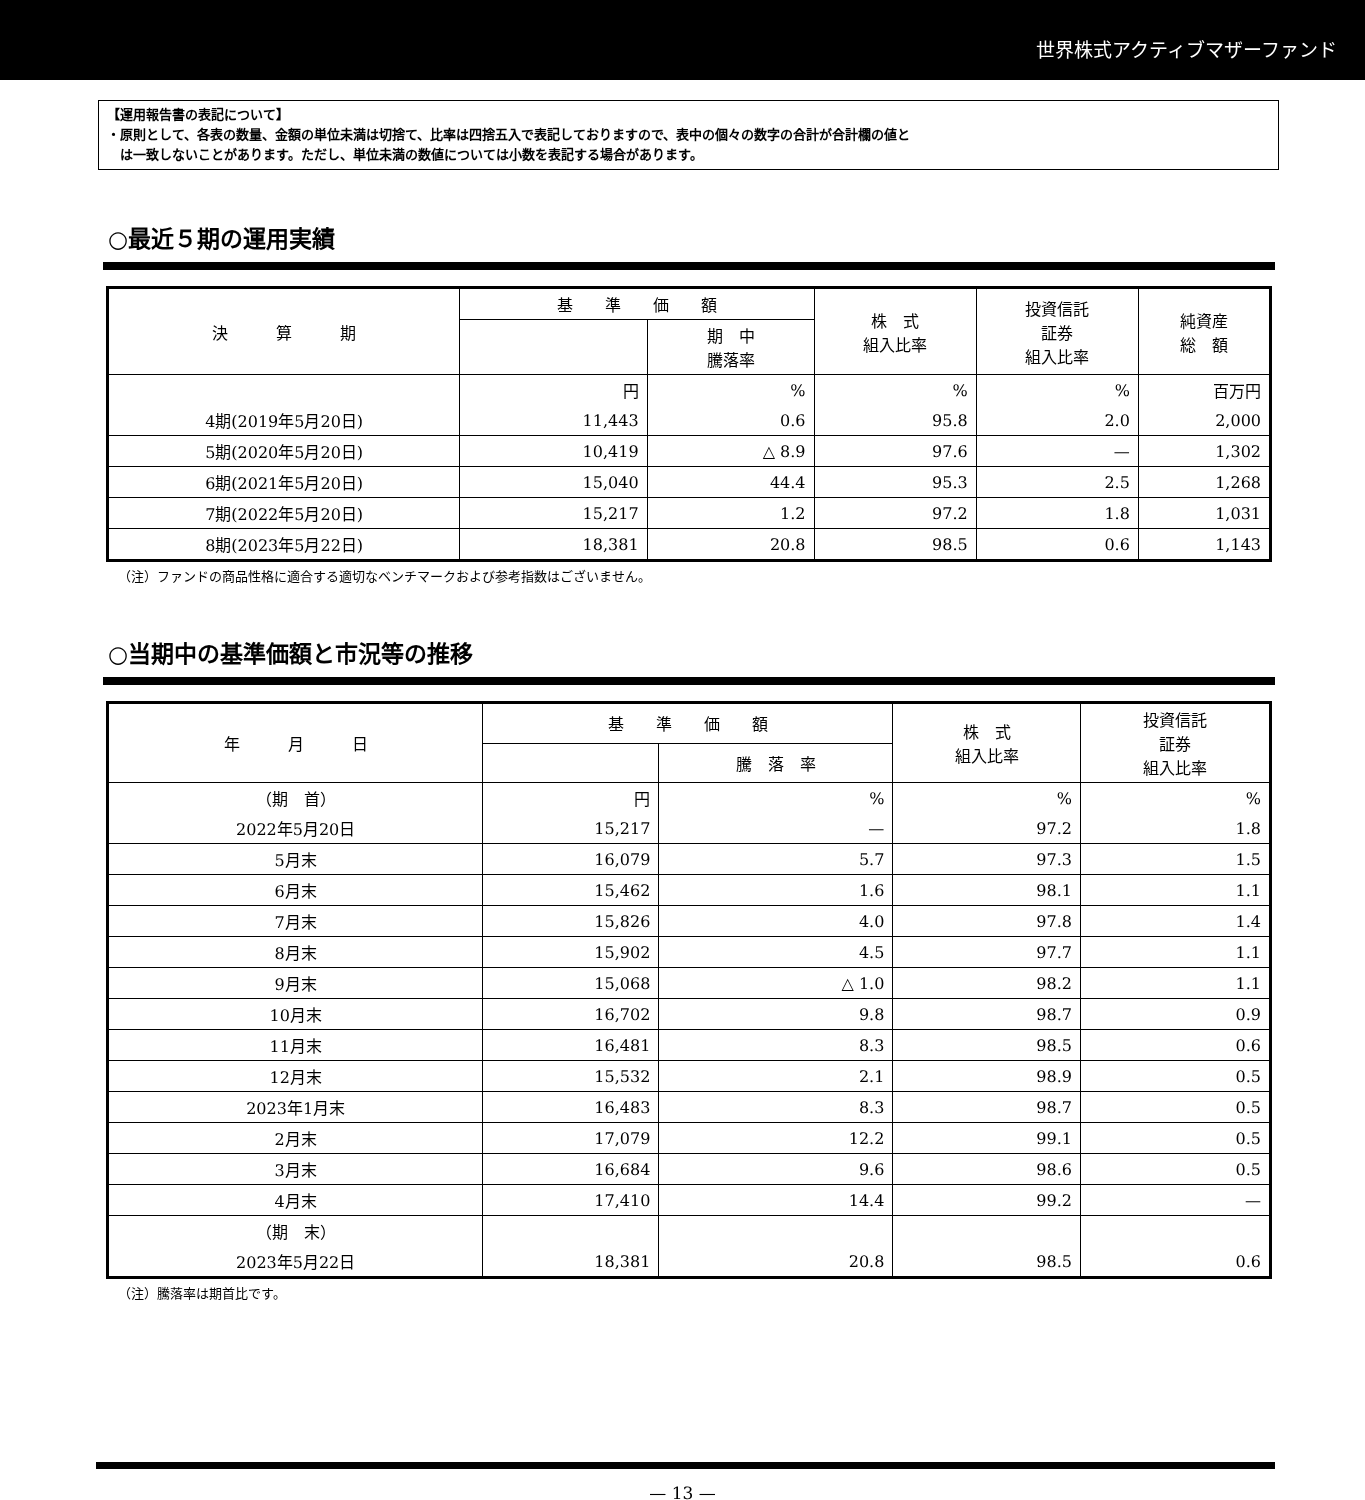世界株式アクティブマザーファンド
【運用報告書の表記について】
・原則として、各表の数量、金額の単位未満は切捨て、比率は四捨五入で表記しておりますので、表中の個々の数字の合計が合計欄の値と
　は一致しないことがあります。ただし、単位未満の数値については小数を表記する場合があります。
○最近５期の運用実績
| 決 算 期 | 基 準 価 額 | | 株 式 組入比率 | 投資信託 証券 組入比率 | 純資産 総 額 |
| --- | --- | --- | --- | --- | --- |
| | | 期 中 騰落率 | | | |
| | 円 | % | % | % | 百万円 |
| 4期(2019年5月20日) | 11,443 | 0.6 | 95.8 | 2.0 | 2,000 |
| 5期(2020年5月20日) | 10,419 | △ 8.9 | 97.6 | — | 1,302 |
| 6期(2021年5月20日) | 15,040 | 44.4 | 95.3 | 2.5 | 1,268 |
| 7期(2022年5月20日) | 15,217 | 1.2 | 97.2 | 1.8 | 1,031 |
| 8期(2023年5月22日) | 18,381 | 20.8 | 98.5 | 0.6 | 1,143 |
（注）ファンドの商品性格に適合する適切なベンチマークおよび参考指数はございません。
○当期中の基準価額と市況等の推移
| 年 月 日 | 基 準 価 額 | | 株 式 組入比率 | 投資信託 証券 組入比率 |
| --- | --- | --- | --- | --- |
| | | 騰 落 率 | | |
| （期 首） | 円 | % | % | % |
| 2022年5月20日 | 15,217 | — | 97.2 | 1.8 |
| 5月末 | 16,079 | 5.7 | 97.3 | 1.5 |
| 6月末 | 15,462 | 1.6 | 98.1 | 1.1 |
| 7月末 | 15,826 | 4.0 | 97.8 | 1.4 |
| 8月末 | 15,902 | 4.5 | 97.7 | 1.1 |
| 9月末 | 15,068 | △ 1.0 | 98.2 | 1.1 |
| 10月末 | 16,702 | 9.8 | 98.7 | 0.9 |
| 11月末 | 16,481 | 8.3 | 98.5 | 0.6 |
| 12月末 | 15,532 | 2.1 | 98.9 | 0.5 |
| 2023年1月末 | 16,483 | 8.3 | 98.7 | 0.5 |
| 2月末 | 17,079 | 12.2 | 99.1 | 0.5 |
| 3月末 | 16,684 | 9.6 | 98.6 | 0.5 |
| 4月末 | 17,410 | 14.4 | 99.2 | — |
| （期 末） | | | | |
| 2023年5月22日 | 18,381 | 20.8 | 98.5 | 0.6 |
（注）騰落率は期首比です。
— 13 —